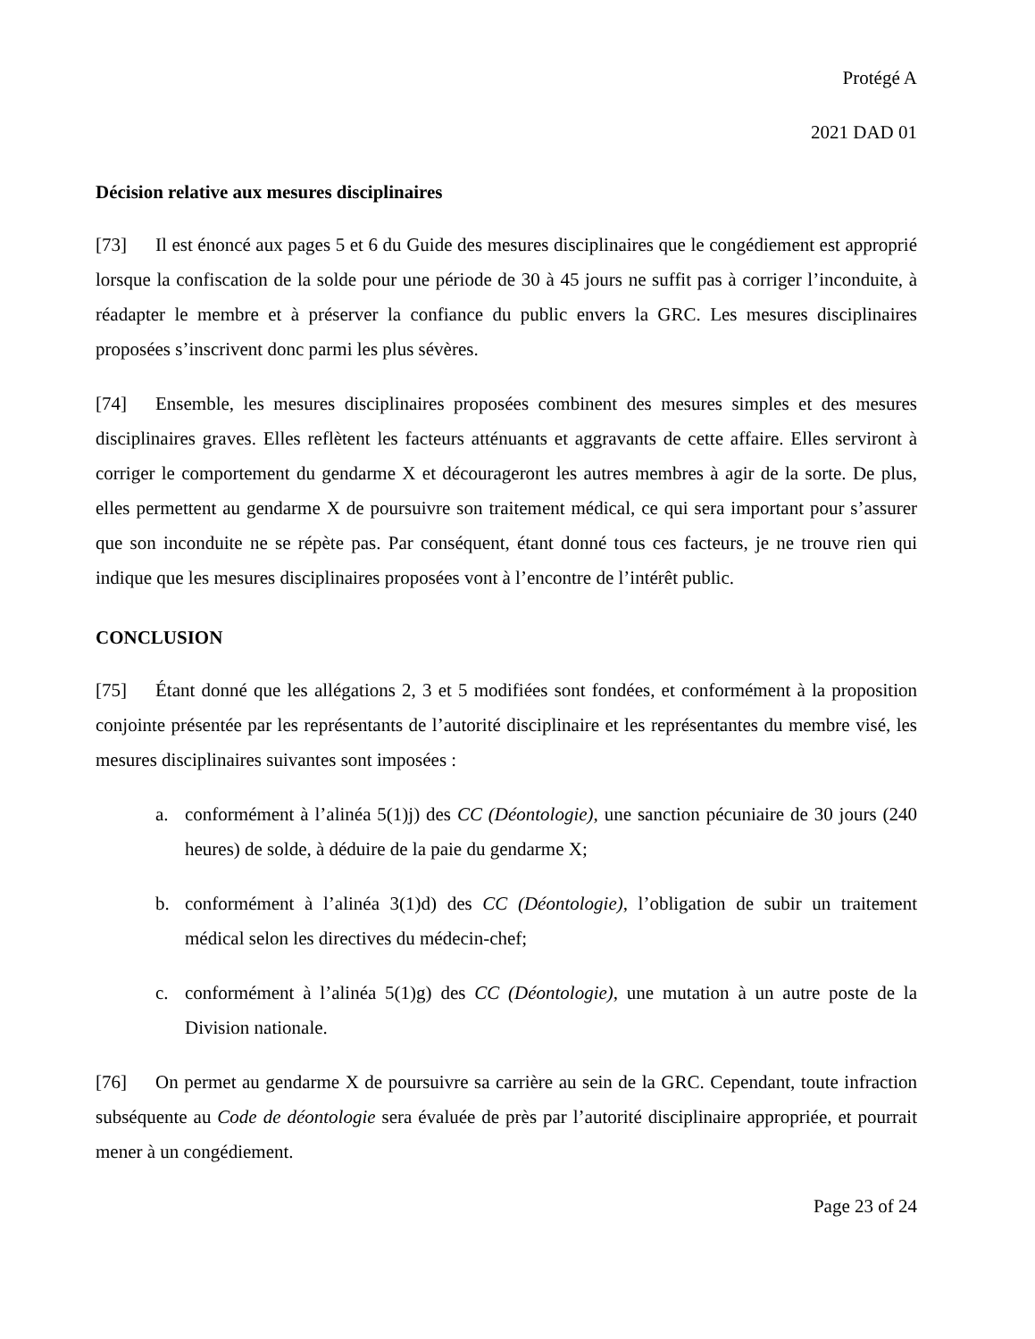Protégé A
2021 DAD 01
Décision relative aux mesures disciplinaires
[73] Il est énoncé aux pages 5 et 6 du Guide des mesures disciplinaires que le congédiement est approprié lorsque la confiscation de la solde pour une période de 30 à 45 jours ne suffit pas à corriger l’inconduite, à réadapter le membre et à préserver la confiance du public envers la GRC. Les mesures disciplinaires proposées s’inscrivent donc parmi les plus sévères.
[74] Ensemble, les mesures disciplinaires proposées combinent des mesures simples et des mesures disciplinaires graves. Elles reflètent les facteurs atténuants et aggravants de cette affaire. Elles serviront à corriger le comportement du gendarme X et décourageront les autres membres à agir de la sorte. De plus, elles permettent au gendarme X de poursuivre son traitement médical, ce qui sera important pour s’assurer que son inconduite ne se répète pas. Par conséquent, étant donné tous ces facteurs, je ne trouve rien qui indique que les mesures disciplinaires proposées vont à l’encontre de l’intérêt public.
CONCLUSION
[75] Étant donné que les allégations 2, 3 et 5 modifiées sont fondées, et conformément à la proposition conjointe présentée par les représentants de l’autorité disciplinaire et les représentantes du membre visé, les mesures disciplinaires suivantes sont imposées :
a. conformément à l’alinéa 5(1)j) des CC (Déontologie), une sanction pécuniaire de 30 jours (240 heures) de solde, à déduire de la paie du gendarme X;
b. conformément à l’alinéa 3(1)d) des CC (Déontologie), l’obligation de subir un traitement médical selon les directives du médecin-chef;
c. conformément à l’alinéa 5(1)g) des CC (Déontologie), une mutation à un autre poste de la Division nationale.
[76] On permet au gendarme X de poursuivre sa carrière au sein de la GRC. Cependant, toute infraction subséquente au Code de déontologie sera évaluée de près par l’autorité disciplinaire appropriée, et pourrait mener à un congédiement.
Page 23 of 24